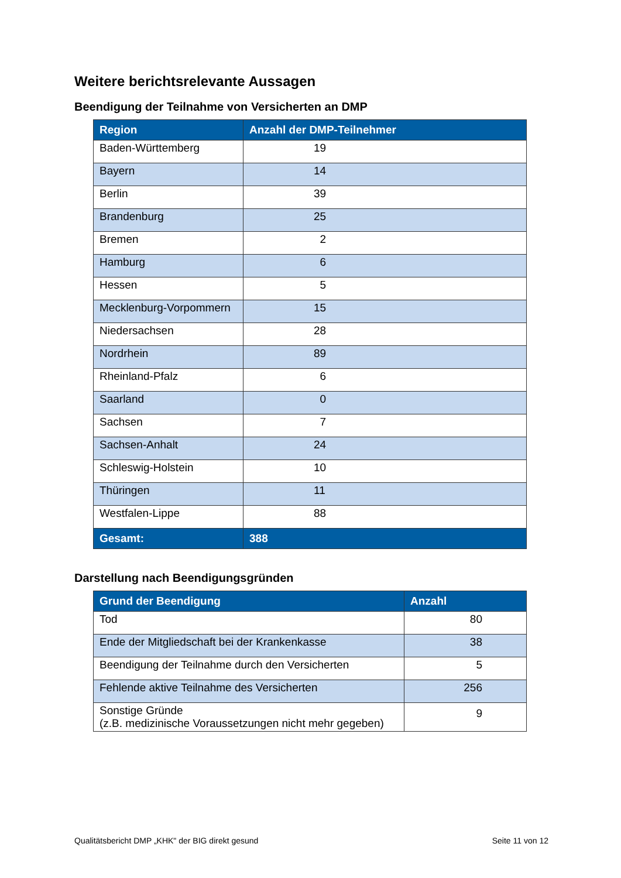Weitere berichtsrelevante Aussagen
Beendigung der Teilnahme von Versicherten an DMP
| Region | Anzahl der DMP-Teilnehmer |
| --- | --- |
| Baden-Württemberg | 19 |
| Bayern | 14 |
| Berlin | 39 |
| Brandenburg | 25 |
| Bremen | 2 |
| Hamburg | 6 |
| Hessen | 5 |
| Mecklenburg-Vorpommern | 15 |
| Niedersachsen | 28 |
| Nordrhein | 89 |
| Rheinland-Pfalz | 6 |
| Saarland | 0 |
| Sachsen | 7 |
| Sachsen-Anhalt | 24 |
| Schleswig-Holstein | 10 |
| Thüringen | 11 |
| Westfalen-Lippe | 88 |
| Gesamt: | 388 |
Darstellung nach Beendigungsgründen
| Grund der Beendigung | Anzahl |
| --- | --- |
| Tod | 80 |
| Ende der Mitgliedschaft bei der Krankenkasse | 38 |
| Beendigung der Teilnahme durch den Versicherten | 5 |
| Fehlende aktive Teilnahme des Versicherten | 256 |
| Sonstige Gründe (z.B. medizinische Voraussetzungen nicht mehr gegeben) | 9 |
Qualitätsbericht DMP „KHK" der BIG direkt gesund Seite 11 von 12